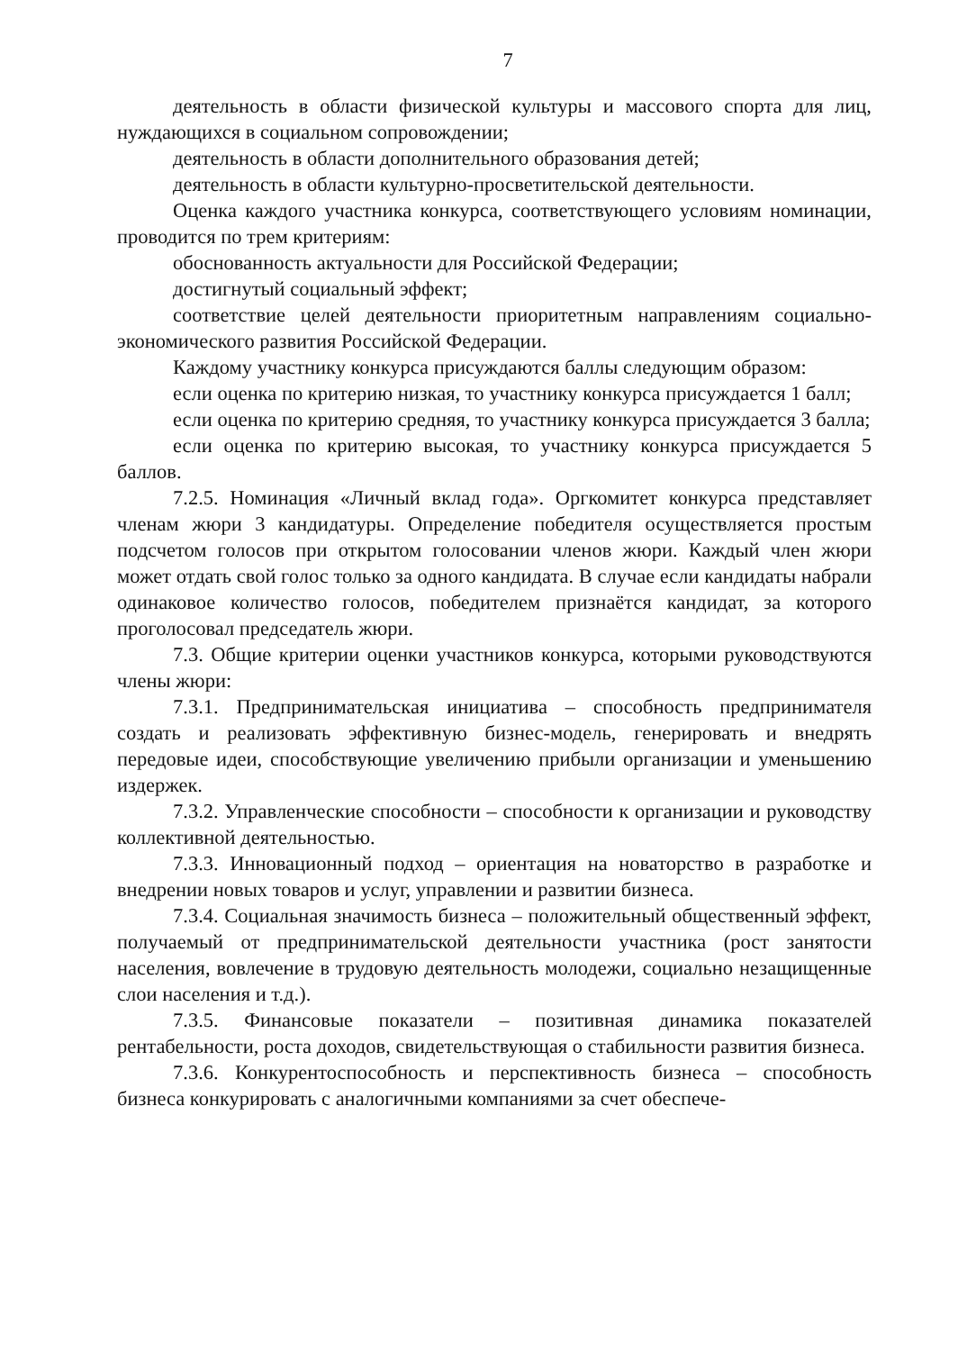7
деятельность в области физической культуры и массового спорта для лиц, нуждающихся в социальном сопровождении;
деятельность в области дополнительного образования детей;
деятельность в области культурно-просветительской деятельности.
Оценка каждого участника конкурса, соответствующего условиям номинации, проводится по трем критериям:
обоснованность актуальности для Российской Федерации;
достигнутый социальный эффект;
соответствие целей деятельности приоритетным направлениям социально-экономического развития Российской Федерации.
Каждому участнику конкурса присуждаются баллы следующим образом:
если оценка по критерию низкая, то участнику конкурса присуждается 1 балл;
если оценка по критерию средняя, то участнику конкурса присуждается 3 балла;
если оценка по критерию высокая, то участнику конкурса присуждается 5 баллов.
7.2.5. Номинация «Личный вклад года». Оргкомитет конкурса представляет членам жюри 3 кандидатуры. Определение победителя осуществляется простым подсчетом голосов при открытом голосовании членов жюри. Каждый член жюри может отдать свой голос только за одного кандидата. В случае если кандидаты набрали одинаковое количество голосов, победителем признаётся кандидат, за которого проголосовал председатель жюри.
7.3. Общие критерии оценки участников конкурса, которыми руководствуются члены жюри:
7.3.1. Предпринимательская инициатива – способность предпринимателя создать и реализовать эффективную бизнес-модель, генерировать и внедрять передовые идеи, способствующие увеличению прибыли организации и уменьшению издержек.
7.3.2. Управленческие способности – способности к организации и руководству коллективной деятельностью.
7.3.3. Инновационный подход – ориентация на новаторство в разработке и внедрении новых товаров и услуг, управлении и развитии бизнеса.
7.3.4. Социальная значимость бизнеса – положительный общественный эффект, получаемый от предпринимательской деятельности участника (рост занятости населения, вовлечение в трудовую деятельность молодежи, социально незащищенные слои населения и т.д.).
7.3.5. Финансовые показатели – позитивная динамика показателей рентабельности, роста доходов, свидетельствующая о стабильности развития бизнеса.
7.3.6. Конкурентоспособность и перспективность бизнеса – способность бизнеса конкурировать с аналогичными компаниями за счет обеспече-